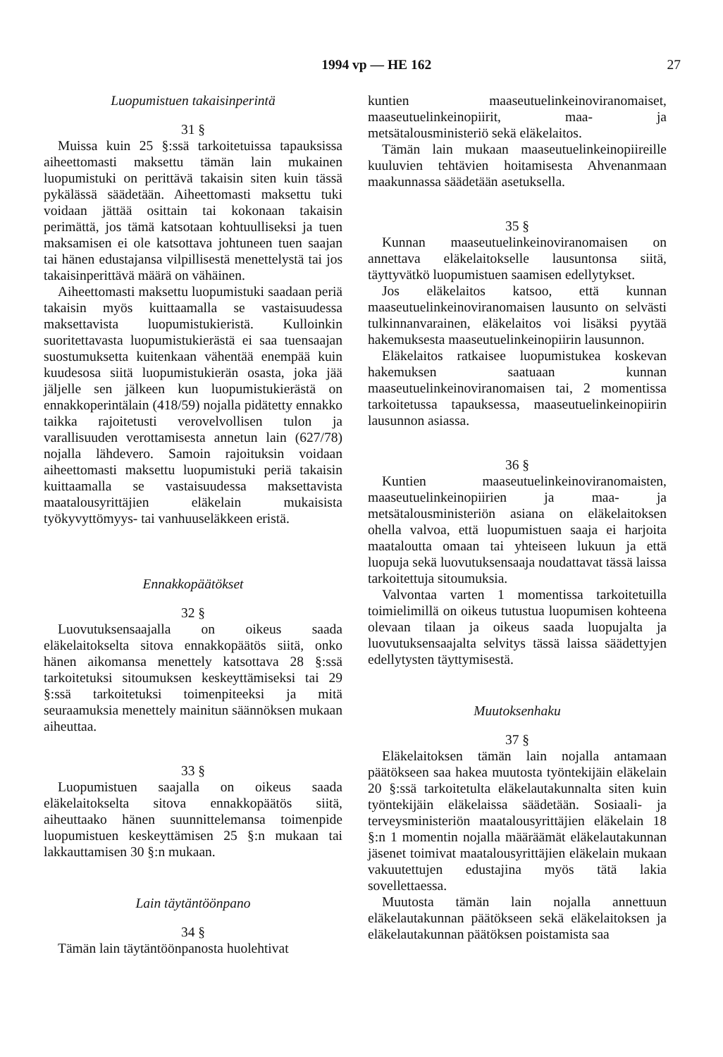1994 vp — HE 162 27
Luopumistuen takaisinperintä
31 §
Muissa kuin 25 §:ssä tarkoitetuissa tapauksissa aiheettomasti maksettu tämän lain mukainen luopumistuki on perittävä takaisin siten kuin tässä pykälässä säädetään. Aiheettomasti maksettu tuki voidaan jättää osittain tai kokonaan takaisin perimättä, jos tämä katsotaan kohtuulliseksi ja tuen maksamisen ei ole katsottava johtuneen tuen saajan tai hänen edustajansa vilpillisestä menettelystä tai jos takaisinperittävä määrä on vähäinen.
Aiheettomasti maksettu luopumistuki saadaan periä takaisin myös kuittaamalla se vastaisuudessa maksettavista luopumistukieristä. Kulloinkin suoritettavasta luopumistukierästä ei saa tuensaajan suostumuksetta kuitenkaan vähentää enempää kuin kuudesosa siitä luopumistukierän osasta, joka jää jäljelle sen jälkeen kun luopumistukierästä on ennakkoperintälain (418/59) nojalla pidätetty ennakko taikka rajoitetusti verovelvollisen tulon ja varallisuuden verottamisesta annetun lain (627/78) nojalla lähdevero. Samoin rajoituksin voidaan aiheettomasti maksettu luopumistuki periä takaisin kuittaamalla se vastaisuudessa maksettavista maatalousyrittäjien eläkelain mukaisista työkyvyttömyys- tai vanhuuseläkkeen eristä.
Ennakkopäätökset
32 §
Luovutuksensaajalla on oikeus saada eläkelaitokselta sitova ennakkopäätös siitä, onko hänen aikomansa menettely katsottava 28 §:ssä tarkoitetuksi sitoumuksen keskeyttämiseksi tai 29 §:ssä tarkoitetuksi toimenpiteeksi ja mitä seuraamuksia menettely mainitun säännöksen mukaan aiheuttaa.
33 §
Luopumistuen saajalla on oikeus saada eläkelaitokselta sitova ennakkopäätös siitä, aiheuttaako hänen suunnittelemansa toimenpide luopumistuen keskeyttämisen 25 §:n mukaan tai lakkauttamisen 30 §:n mukaan.
Lain täytäntöönpano
34 §
Tämän lain täytäntöönpanosta huolehtivat
kuntien maaseutuelinkeinoviranomaiset, maaseutuelinkeinopiirit, maa- ja metsätalousministeriö sekä eläkelaitos.
Tämän lain mukaan maaseutuelinkeinopiireille kuuluvien tehtävien hoitamisesta Ahvenanmaan maakunnassa säädetään asetuksella.
35 §
Kunnan maaseutuelinkeinoviranomaisen on annettava eläkelaitokselle lausuntonsa siitä, täyttyvätkö luopumistuen saamisen edellytykset.
Jos eläkelaitos katsoo, että kunnan maaseutuelinkeinoviranomaisen lausunto on selvästi tulkinnanvarainen, eläkelaitos voi lisäksi pyytää hakemuksesta maaseutuelinkeinopiirin lausunnon.
Eläkelaitos ratkaisee luopumistukea koskevan hakemuksen saatuaan kunnan maaseutuelinkeinoviranomaisen tai, 2 momentissa tarkoitetussa tapauksessa, maaseutuelinkeinopiirin lausunnon asiassa.
36 §
Kuntien maaseutuelinkeinoviranomaisten, maaseutuelinkeinopiirien ja maa- ja metsätalousministeriön asiana on eläkelaitoksen ohella valvoa, että luopumistuen saaja ei harjoita maataloutta omaan tai yhteiseen lukuun ja että luopuja sekä luovutuksensaaja noudattavat tässä laissa tarkoitettuja sitoumuksia.
Valvontaa varten 1 momentissa tarkoitetuilla toimielimillä on oikeus tutustua luopumisen kohteena olevaan tilaan ja oikeus saada luopujalta ja luovutuksensaajalta selvitys tässä laissa säädettyjen edellytysten täyttymisestä.
Muutoksenhaku
37 §
Eläkelaitoksen tämän lain nojalla antamaan päätökseen saa hakea muutosta työntekijäin eläkelain 20 §:ssä tarkoitetulta eläkelautakunnalta siten kuin työntekijäin eläkelaissa säädetään. Sosiaali- ja terveysministeriön maatalousyrittäjien eläkelain 18 §:n 1 momentin nojalla määräämät eläkelautakunnan jäsenet toimivat maatalousyrittäjien eläkelain mukaan vakuutettujen edustajina myös tätä lakia sovellettaessa.
Muutosta tämän lain nojalla annettuun eläkelautakunnan päätökseen sekä eläkelaitoksen ja eläkelautakunnan päätöksen poistamista saa